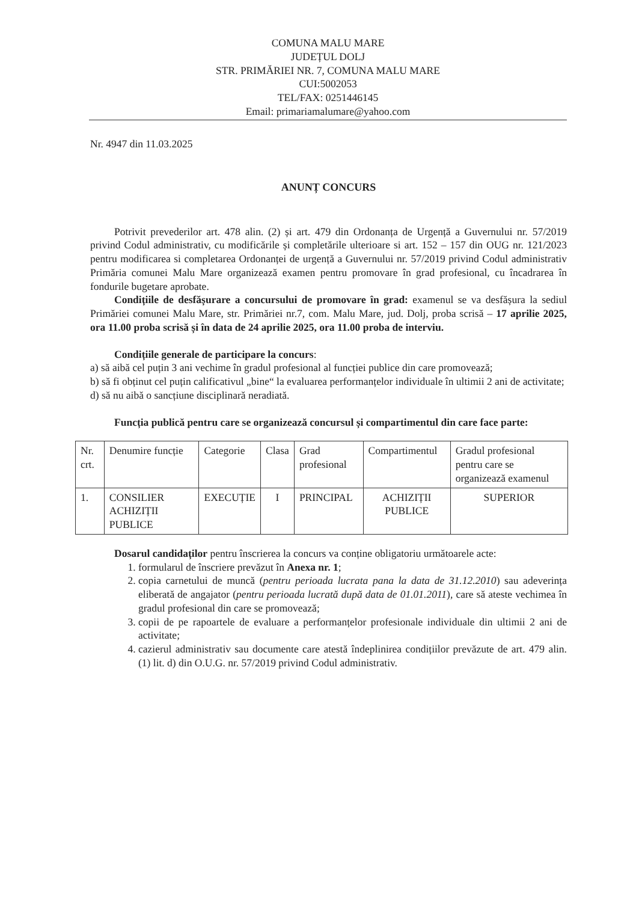COMUNA MALU MARE
JUDEȚUL DOLJ
STR. PRIMĂRIEI NR. 7, COMUNA MALU MARE
CUI:5002053
TEL/FAX: 0251446145
Email: primariamalumare@yahoo.com
Nr. 4947 din 11.03.2025
ANUNȚ CONCURS
Potrivit prevederilor art. 478 alin. (2) și art. 479 din Ordonanța de Urgență a Guvernului nr. 57/2019 privind Codul administrativ, cu modificările și completările ulterioare si art. 152 – 157 din OUG nr. 121/2023 pentru modificarea si completarea Ordonanței de urgență a Guvernului nr. 57/2019 privind Codul administrativ Primăria comunei Malu Mare organizează examen pentru promovare în grad profesional, cu încadrarea în fondurile bugetare aprobate.
Condițiile de desfășurare a concursului de promovare în grad: examenul se va desfășura la sediul Primăriei comunei Malu Mare, str. Primăriei nr.7, com. Malu Mare, jud. Dolj, proba scrisă – 17 aprilie 2025, ora 11.00 proba scrisă și în data de 24 aprilie 2025, ora 11.00 proba de interviu.
Condițiile generale de participare la concurs:
a) să aibă cel puțin 3 ani vechime în gradul profesional al funcției publice din care promovează;
b) să fi obținut cel puțin calificativul „bine“ la evaluarea performanțelor individuale în ultimii 2 ani de activitate;
d) să nu aibă o sancțiune disciplinară neradiată.
Funcția publică pentru care se organizează concursul și compartimentul din care face parte:
| Nr. crt. | Denumire funcție | Categorie | Clasa | Grad profesional | Compartimentul | Gradul profesional pentru care se organizează examenul |
| 1. | CONSILIER ACHIZIȚII PUBLICE | EXECUȚIE | I | PRINCIPAL | ACHIZIȚII PUBLICE | SUPERIOR |
Dosarul candidaților pentru înscrierea la concurs va conține obligatoriu următoarele acte:
1. formularul de înscriere prevăzut în Anexa nr. 1;
2. copia carnetului de muncă (pentru perioada lucrata pana la data de 31.12.2010) sau adeverința eliberată de angajator (pentru perioada lucrată după data de 01.01.2011), care să ateste vechimea în gradul profesional din care se promovează;
3. copii de pe rapoartele de evaluare a performanțelor profesionale individuale din ultimii 2 ani de activitate;
4. cazierul administrativ sau documente care atestă îndeplinirea condițiilor prevăzute de art. 479 alin. (1) lit. d) din O.U.G. nr. 57/2019 privind Codul administrativ.